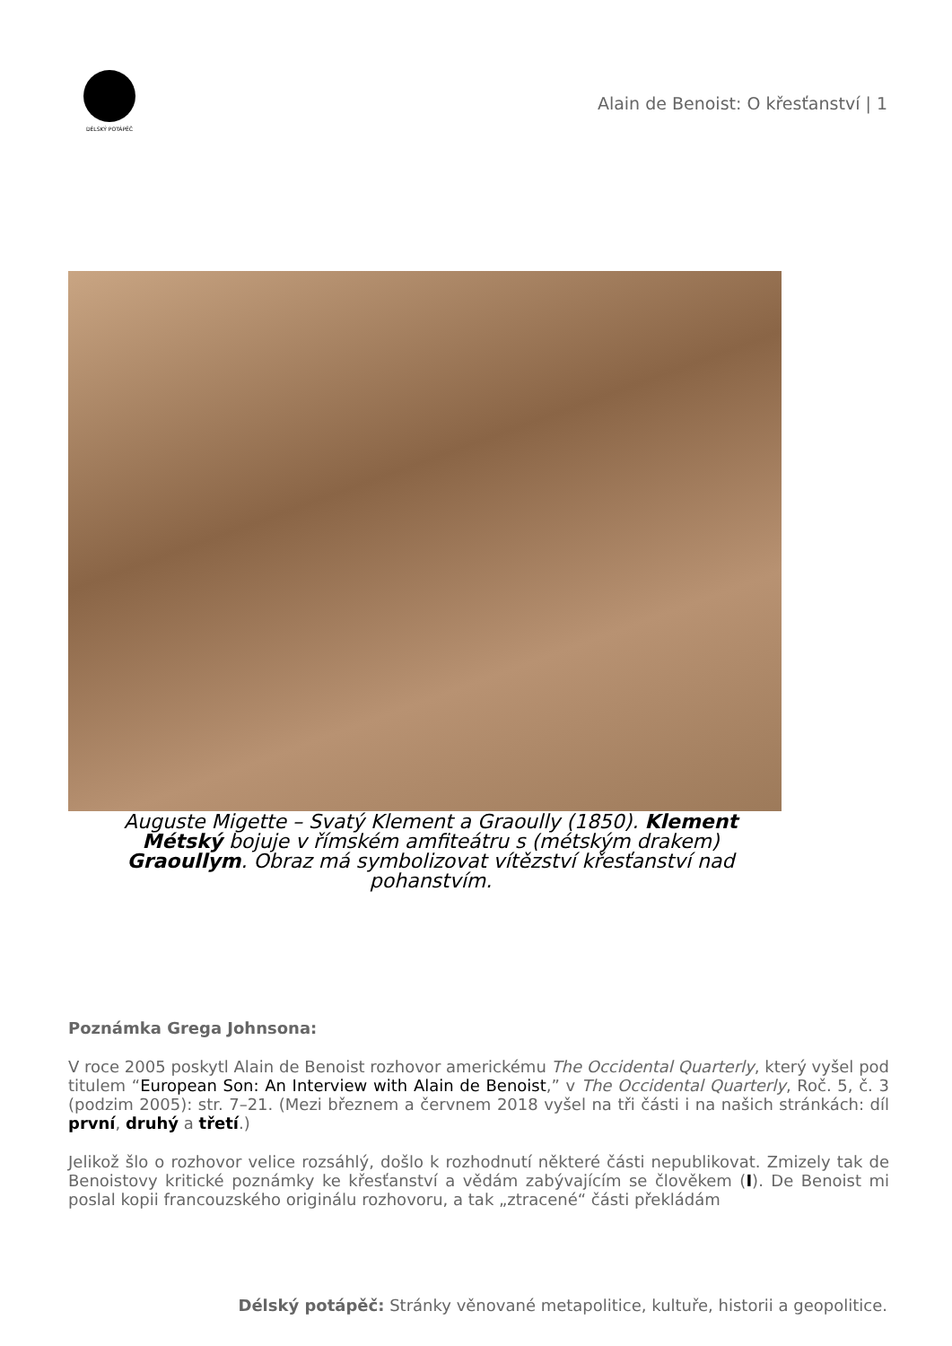DÉLSKÝ POTÁPĚČ
Alain de Benoist: O křesťanství | 1
Auguste Migette – Svatý Klement a Graoully (1850). Klement Métský bojuje v římském amfiteátru s (métským drakem) Graoullym. Obraz má symbolizovat vítězství křesťanství nad pohanstvím.
Poznámka Grega Johnsona:
V roce 2005 poskytl Alain de Benoist rozhovor americkému The Occidental Quarterly, který vyšel pod titulem “European Son: An Interview with Alain de Benoist,” v The Occidental Quarterly, Roč. 5, č. 3 (podzim 2005): str. 7–21. (Mezi březnem a červnem 2018 vyšel na tři části i na našich stránkách: díl první, druhý a třetí.)
Jelikož šlo o rozhovor velice rozsáhlý, došlo k rozhodnutí některé části nepublikovat. Zmizely tak de Benoistovy kritické poznámky ke křesťanství a vědám zabývajícím se člověkem (I). De Benoist mi poslal kopii francouzského originálu rozhovoru, a tak „ztracené“ části překládám
Délský potápěč: Stránky věnované metapolitice, kultuře, historii a geopolitice.